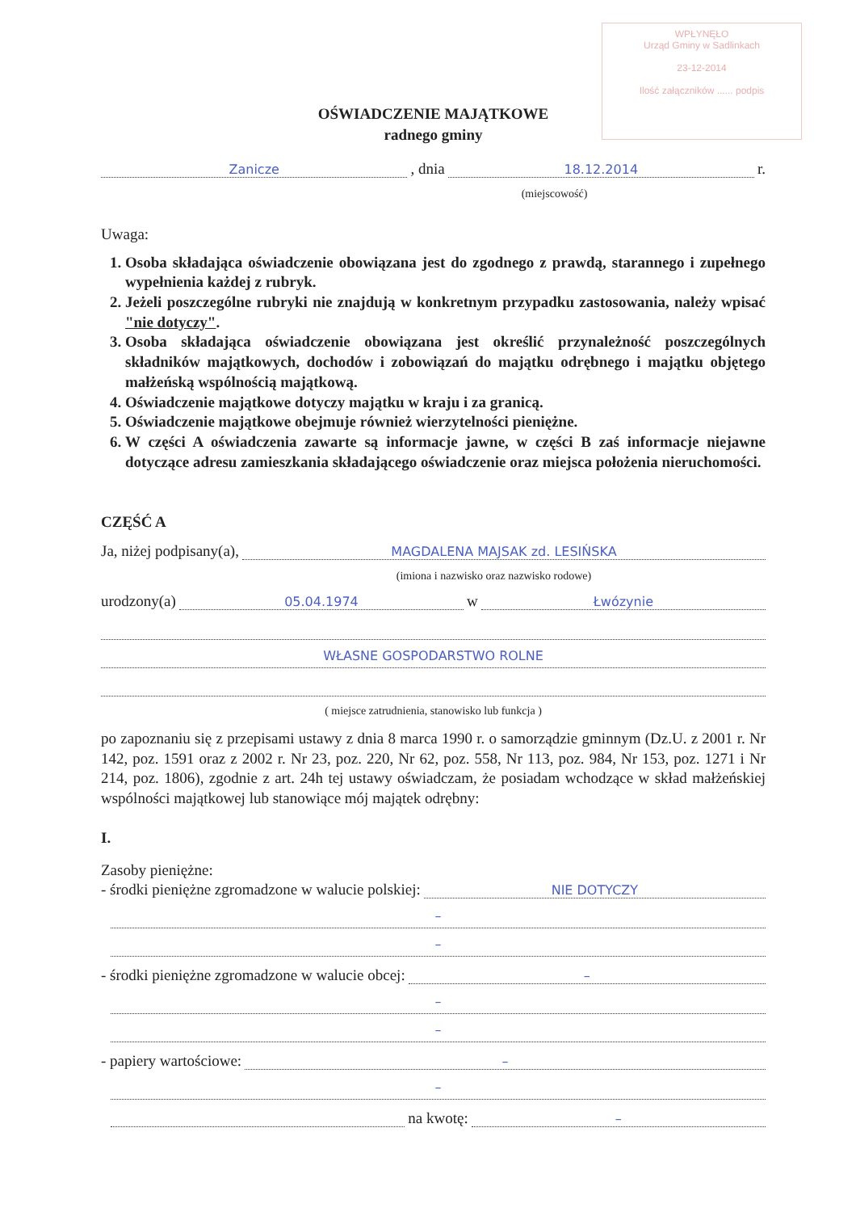WPŁYNĘŁO
Urząd Gminy w Sadlinkach
23-12-2014
Ilość załączników ...... podpis
OŚWIADCZENIE MAJĄTKOWE
radnego gminy
Zanicze, dnia 18.12.2014 r.
(miejscowość)
Uwaga:
1. Osoba składająca oświadczenie obowiązana jest do zgodnego z prawdą, starannego i zupełnego wypełnienia każdej z rubryk.
2. Jeżeli poszczególne rubryki nie znajdują w konkretnym przypadku zastosowania, należy wpisać "nie dotyczy".
3. Osoba składająca oświadczenie obowiązana jest określić przynależność poszczególnych składników majątkowych, dochodów i zobowiązań do majątku odrębnego i majątku objętego małżeńską wspólnością majątkową.
4. Oświadczenie majątkowe dotyczy majątku w kraju i za granicą.
5. Oświadczenie majątkowe obejmuje również wierzytelności pieniężne.
6. W części A oświadczenia zawarte są informacje jawne, w części B zaś informacje niejawne dotyczące adresu zamieszkania składającego oświadczenie oraz miejsca położenia nieruchomości.
CZĘŚĆ A
Ja, niżej podpisany(a), MAGDALENA MAJSAK zd. LESIŃSKA
(imiona i nazwisko oraz nazwisko rodowe)
urodzony(a) 05.04.1974 w Łwózynie
WŁASNE GOSPODARSTWO ROLNE
( miejsce zatrudnienia, stanowisko lub funkcja )
po zapoznaniu się z przepisami ustawy z dnia 8 marca 1990 r. o samorządzie gminnym (Dz.U. z 2001 r. Nr 142, poz. 1591 oraz z 2002 r. Nr 23, poz. 220, Nr 62, poz. 558, Nr 113, poz. 984, Nr 153, poz. 1271 i Nr 214, poz. 1806), zgodnie z art. 24h tej ustawy oświadczam, że posiadam wchodzące w skład małżeńskiej wspólności majątkowej lub stanowiące mój majątek odrębny:
I.
Zasoby pieniężne:
- środki pieniężne zgromadzone w walucie polskiej: NIE DOTYCZY
–
–
- środki pieniężne zgromadzone w walucie obcej: –
–
–
- papiery wartościowe: –
–
na kwotę: –